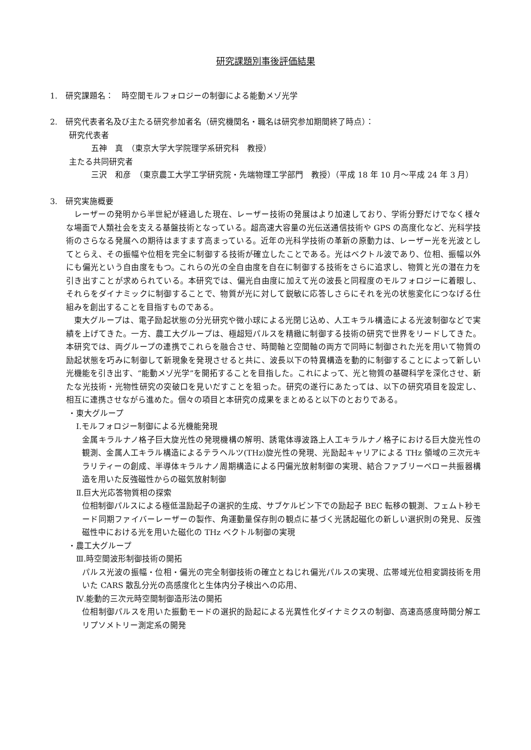研究課題別事後評価結果
1.　研究課題名：　時空間モルフォロジーの制御による能動メゾ光学
2.　研究代表者名及び主たる研究参加者名（研究機関名・職名は研究参加期間終了時点）：
研究代表者
五神　真　（東京大学大学院理学系研究科　教授）
主たる共同研究者
三沢　和彦　（東京農工大学工学研究院・先端物理工学部門　教授）（平成 18 年 10 月～平成 24 年 3 月）
3.　研究実施概要
レーザーの発明から半世紀が経過した現在、レーザー技術の発展はより加速しており、学術分野だけでなく様々な場面で人類社会を支える基盤技術となっている。超高速大容量の光伝送通信技術や GPS の高度化など、光科学技術のさらなる発展への期待はますます高まっている。近年の光科学技術の革新の原動力は、レーザー光を光波としてとらえ、その振幅や位相を完全に制御する技術が確立したことである。光はベクトル波であり、位相、振幅以外にも偏光という自由度をもつ。これらの光の全自由度を自在に制御する技術をさらに追求し、物質と光の潜在力を引き出すことが求められている。本研究では、偏光自由度に加えて光の波長と同程度のモルフォロジーに着眼し、それらをダイナミックに制御することで、物質が光に対して鋭敏に応答しさらにそれを光の状態変化につなげる仕組みを創出することを目指すものである。
東大グループは、電子励起状態の分光研究や微小球による光閉じ込め、人工キラル構造による光波制御などで実績を上げてきた。一方、農工大グループは、極超短パルスを精緻に制御する技術の研究で世界をリードしてきた。本研究では、両グループの連携でこれらを融合させ、時間軸と空間軸の両方で同時に制御された光を用いて物質の励起状態を巧みに制御して新現象を発現させると共に、波長以下の特異構造を動的に制御することによって新しい光機能を引き出す、“能動メゾ光学”を開拓することを目指した。これによって、光と物質の基礎科学を深化させ、新たな光技術・光物性研究の突破口を見いだすことを狙った。研究の遂行にあたっては、以下の研究項目を設定し、相互に連携させながら進めた。個々の項目と本研究の成果をまとめると以下のとおりである。
・東大グループ
Ⅰ.モルフォロジー制御による光機能発現
金属キラルナノ格子巨大旋光性の発現機構の解明、誘電体導波路上人工キラルナノ格子における巨大旋光性の観測、金属人工キラル構造によるテラヘルツ(THz)旋光性の発現、光励起キャリアによる THz 領域の三次元キラリティーの創成、半導体キラルナノ周期構造による円偏光放射制御の実現、結合ファブリーペロー共振器構造を用いた反強磁性からの磁気放射制御
Ⅱ.巨大光応答物質相の探索
位相制御パルスによる極低温励起子の選択的生成、サブケルビン下での励起子 BEC 転移の観測、フェムト秒モード同期ファイバーレーザーの製作、角運動量保存則の観点に基づく光誘起磁化の新しい選択則の発見、反強磁性中における光を用いた磁化の THz ベクトル制御の実現
・農工大グループ
Ⅲ.時空間波形制御技術の開拓
パルス光波の振幅・位相・偏光の完全制御技術の確立とねじれ偏光パルスの実現、広帯域光位相変調技術を用いた CARS 散乱分光の高感度化と生体内分子検出への応用、
Ⅳ.能動的三次元時空間制御造形法の開拓
位相制御パルスを用いた振動モードの選択的励起による光異性化ダイナミクスの制御、高速高感度時間分解エリプソメトリー測定系の開発